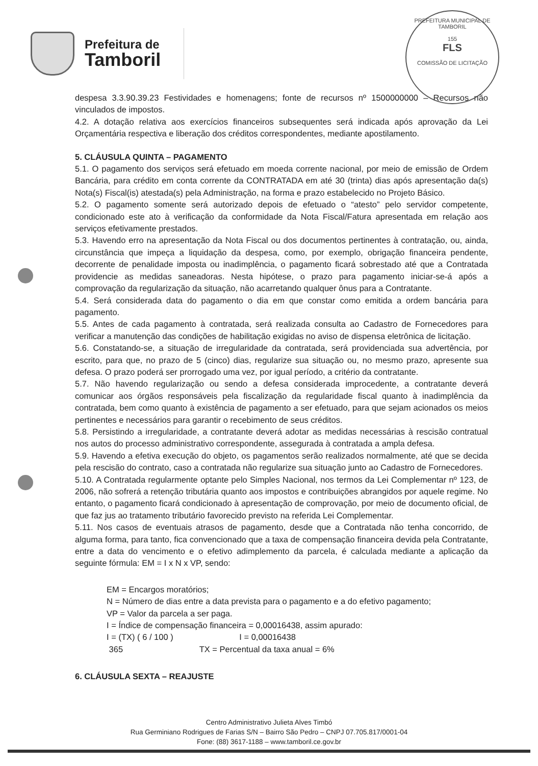Prefeitura de
Tamboril
PREFEITURA MUNICIPAL DE TAMBORIL
155
FLS
COMISSÃO DE LICITAÇÃO
despesa 3.3.90.39.23 Festividades e homenagens; fonte de recursos nº 1500000000 – Recursos não vinculados de impostos.
4.2. A dotação relativa aos exercícios financeiros subsequentes será indicada após aprovação da Lei Orçamentária respectiva e liberação dos créditos correspondentes, mediante apostilamento.
5. CLÁUSULA QUINTA – PAGAMENTO
5.1. O pagamento dos serviços será efetuado em moeda corrente nacional, por meio de emissão de Ordem Bancária, para crédito em conta corrente da CONTRATADA em até 30 (trinta) dias após apresentação da(s) Nota(s) Fiscal(is) atestada(s) pela Administração, na forma e prazo estabelecido no Projeto Básico.
5.2. O pagamento somente será autorizado depois de efetuado o “atesto” pelo servidor competente, condicionado este ato à verificação da conformidade da Nota Fiscal/Fatura apresentada em relação aos serviços efetivamente prestados.
5.3. Havendo erro na apresentação da Nota Fiscal ou dos documentos pertinentes à contratação, ou, ainda, circunstância que impeça a liquidação da despesa, como, por exemplo, obrigação financeira pendente, decorrente de penalidade imposta ou inadimplência, o pagamento ficará sobrestado até que a Contratada providencie as medidas saneadoras. Nesta hipótese, o prazo para pagamento iniciar-se-á após a comprovação da regularização da situação, não acarretando qualquer ônus para a Contratante.
5.4. Será considerada data do pagamento o dia em que constar como emitida a ordem bancária para pagamento.
5.5. Antes de cada pagamento à contratada, será realizada consulta ao Cadastro de Fornecedores para verificar a manutenção das condições de habilitação exigidas no aviso de dispensa eletrônica de licitação.
5.6. Constatando-se, a situação de irregularidade da contratada, será providenciada sua advertência, por escrito, para que, no prazo de 5 (cinco) dias, regularize sua situação ou, no mesmo prazo, apresente sua defesa. O prazo poderá ser prorrogado uma vez, por igual período, a critério da contratante.
5.7. Não havendo regularização ou sendo a defesa considerada improcedente, a contratante deverá comunicar aos órgãos responsáveis pela fiscalização da regularidade fiscal quanto à inadimplência da contratada, bem como quanto à existência de pagamento a ser efetuado, para que sejam acionados os meios pertinentes e necessários para garantir o recebimento de seus créditos.
5.8. Persistindo a irregularidade, a contratante deverá adotar as medidas necessárias à rescisão contratual nos autos do processo administrativo correspondente, assegurada à contratada a ampla defesa.
5.9. Havendo a efetiva execução do objeto, os pagamentos serão realizados normalmente, até que se decida pela rescisão do contrato, caso a contratada não regularize sua situação junto ao Cadastro de Fornecedores.
5.10. A Contratada regularmente optante pelo Simples Nacional, nos termos da Lei Complementar nº 123, de 2006, não sofrerá a retenção tributária quanto aos impostos e contribuições abrangidos por aquele regime. No entanto, o pagamento ficará condicionado à apresentação de comprovação, por meio de documento oficial, de que faz jus ao tratamento tributário favorecido previsto na referida Lei Complementar.
5.11. Nos casos de eventuais atrasos de pagamento, desde que a Contratada não tenha concorrido, de alguma forma, para tanto, fica convencionado que a taxa de compensação financeira devida pela Contratante, entre a data do vencimento e o efetivo adimplemento da parcela, é calculada mediante a aplicação da seguinte fórmula: EM = I x N x VP, sendo:
EM = Encargos moratórios;
N = Número de dias entre a data prevista para o pagamento e a do efetivo pagamento;
VP = Valor da parcela a ser paga.
I = Índice de compensação financeira = 0,00016438, assim apurado:
I = (TX) ( 6 / 100 ) I = 0,00016438
365 TX = Percentual da taxa anual = 6%
6. CLÁUSULA SEXTA – REAJUSTE
Centro Administrativo Julieta Alves Timbó
Rua Germiniano Rodrigues de Farias S/N – Bairro São Pedro – CNPJ 07.705.817/0001-04
Fone: (88) 3617-1188 – www.tamboril.ce.gov.br